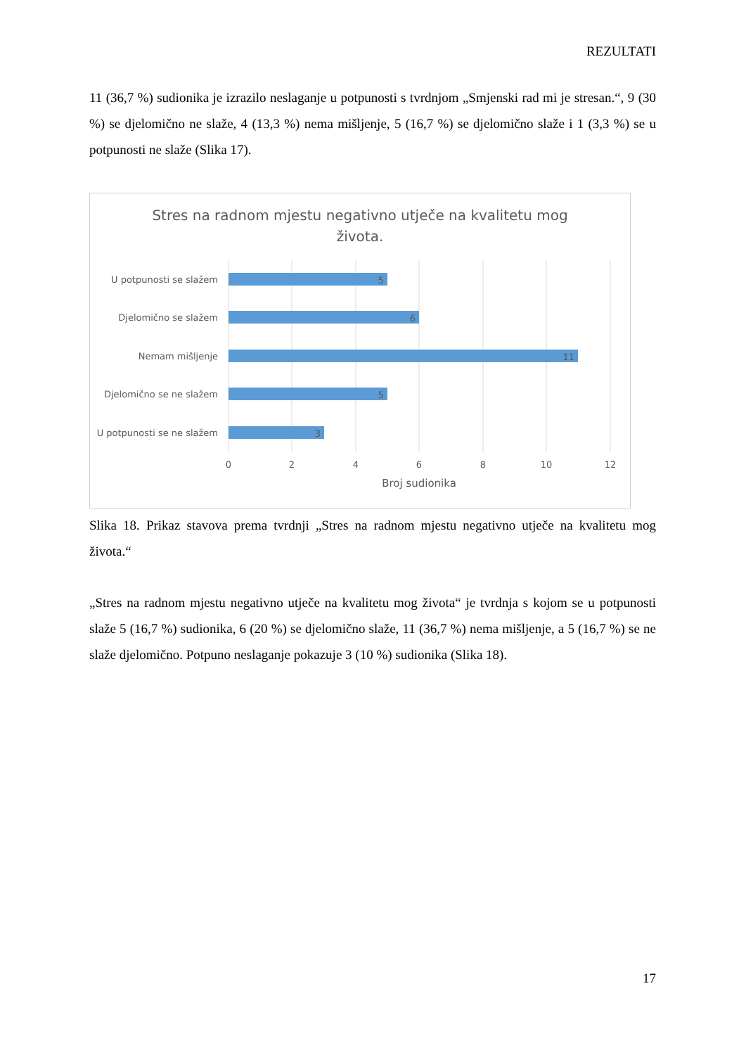REZULTATI
11 (36,7 %) sudionika je izrazilo neslaganje u potpunosti s tvrdnjom „Smjenski rad mi je stresan.“, 9 (30 %) se djelomično ne slaže, 4 (13,3 %) nema mišljenje, 5 (16,7 %) se djelomično slaže i 1 (3,3 %) se u potpunosti ne slaže (Slika 17).
Stres na radnom mjestu negativno utječe na kvalitetu mog
života.
U potpunosti se slažem
Djelomično se slažem
Nemam mišljenje
Djelomično se ne slažem
U potpunosti se ne slažem
5
6
11
5
3
0
2
4
6
8
10
12
Broj sudionika
Slika 18. Prikaz stavova prema tvrdnji „Stres na radnom mjestu negativno utječe na kvalitetu mog života.“
„Stres na radnom mjestu negativno utječe na kvalitetu mog života“ je tvrdnja s kojom se u potpunosti slaže 5 (16,7 %) sudionika, 6 (20 %) se djelomično slaže, 11 (36,7 %) nema mišljenje, a 5 (16,7 %) se ne slaže djelomično. Potpuno neslaganje pokazuje 3 (10 %) sudionika (Slika 18).
17